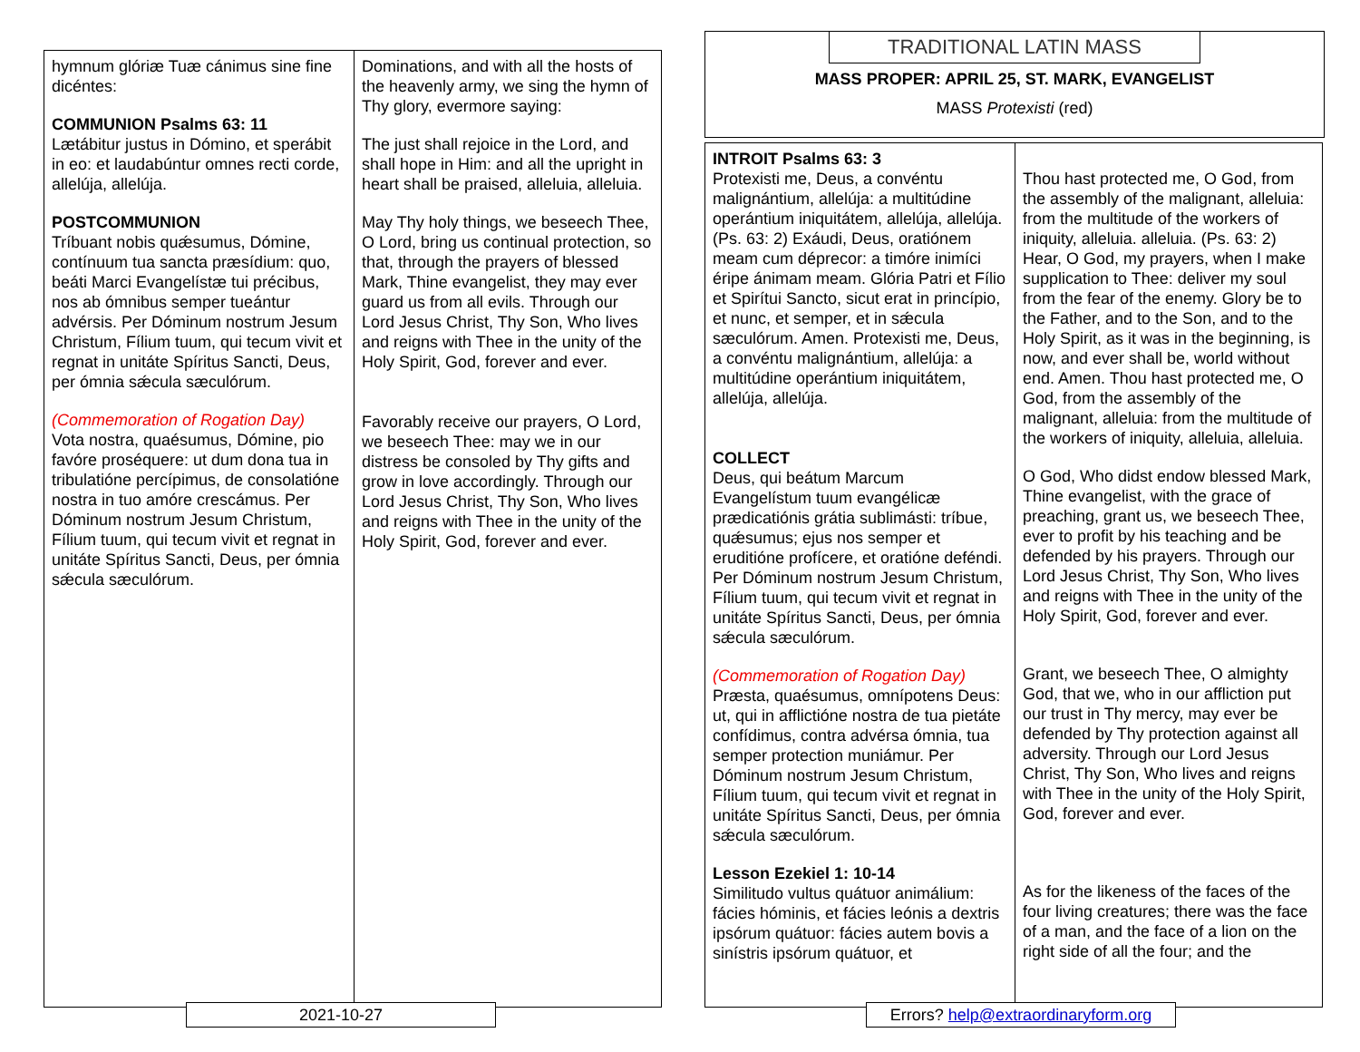| hymnum glóriæ Tuæ cánimus sine fine dicéntes: COMMUNION Psalms 63: 11 Lætábitur justus in Dómino, et sperábit in eo: et laudabúntur omnes recti corde, allelúja, allelúja. POSTCOMMUNION Tríbuant nobis quǽsumus, Dómine, contínuum tua sancta præsídium: quo, beáti Marci Evangelístæ tui précibus, nos ab ómnibus semper tueántur advérsis. Per Dóminum nostrum Jesum Christum, Fílium tuum, qui tecum vivit et regnat in unitáte Spíritus Sancti, Deus, per ómnia sǽcula sæculórum. (Commemoration of Rogation Day) Vota nostra, quaésumus, Dómine, pio favóre proséquere: ut dum dona tua in tribulatióne percípimus, de consolatióne nostra in tuo amóre crescámus. Per Dóminum nostrum Jesum Christum, Fílium tuum, qui tecum vivit et regnat in unitáte Spíritus Sancti, Deus, per ómnia sǽcula sæculórum. | Dominations, and with all the hosts of the heavenly army, we sing the hymn of Thy glory, evermore saying: The just shall rejoice in the Lord, and shall hope in Him: and all the upright in heart shall be praised, alleluia, alleluia. May Thy holy things, we beseech Thee, O Lord, bring us continual protection, so that, through the prayers of blessed Mark, Thine evangelist, they may ever guard us from all evils. Through our Lord Jesus Christ, Thy Son, Who lives and reigns with Thee in the unity of the Holy Spirit, God, forever and ever. Favorably receive our prayers, O Lord, we beseech Thee: may we in our distress be consoled by Thy gifts and grow in love accordingly. Through our Lord Jesus Christ, Thy Son, Who lives and reigns with Thee in the unity of the Holy Spirit, God, forever and ever. |
2021-10-27
TRADITIONAL LATIN MASS
MASS PROPER: APRIL 25, ST. MARK, EVANGELIST
MASS Protexisti (red)
| INTROIT Psalms 63: 3 Protexisti me, Deus, a convéntu malignántium, allelúja: a multitúdine operántium iniquitátem, allelúja, allelúja. (Ps. 63: 2) Exáudi, Deus, oratiónem meam cum déprecor: a timóre inimíci éripe ánimam meam. Glória Patri et Fílio et Spirítui Sancto, sicut erat in princípio, et nunc, et semper, et in sǽcula sæculórum. Amen. Protexisti me, Deus, a convéntu malignántium, allelúja: a multitúdine operántium iniquitátem, allelúja, allelúja. COLLECT Deus, qui beátum Marcum Evangelístum tuum evangélicæ prædicatiónis grátia sublimásti: tríbue, quǽsumus; ejus nos semper et eruditióne profícere, et oratióne deféndi. Per Dóminum nostrum Jesum Christum, Fílium tuum, qui tecum vivit et regnat in unitáte Spíritus Sancti, Deus, per ómnia sǽcula sæculórum. (Commemoration of Rogation Day) Præsta, quaésumus, omnípotens Deus: ut, qui in afflictióne nostra de tua pietáte confídimus, contra advérsa ómnia, tua semper protection muniámur. Per Dóminum nostrum Jesum Christum, Fílium tuum, qui tecum vivit et regnat in unitáte Spíritus Sancti, Deus, per ómnia sǽcula sæculórum. Lesson Ezekiel 1: 10-14 Similitudo vultus quátuor animálium: fácies hóminis, et fácies leónis a dextris ipsórum quátuor: fácies autem bovis a sinístris ipsórum quátuor, et | Thou hast protected me, O God, from the assembly of the malignant, alleluia: from the multitude of the workers of iniquity, alleluia. alleluia. (Ps. 63: 2) Hear, O God, my prayers, when I make supplication to Thee: deliver my soul from the fear of the enemy. Glory be to the Father, and to the Son, and to the Holy Spirit, as it was in the beginning, is now, and ever shall be, world without end. Amen. Thou hast protected me, O God, from the assembly of the malignant, alleluia: from the multitude of the workers of iniquity, alleluia, alleluia. O God, Who didst endow blessed Mark, Thine evangelist, with the grace of preaching, grant us, we beseech Thee, ever to profit by his teaching and be defended by his prayers. Through our Lord Jesus Christ, Thy Son, Who lives and reigns with Thee in the unity of the Holy Spirit, God, forever and ever. Grant, we beseech Thee, O almighty God, that we, who in our affliction put our trust in Thy mercy, may ever be defended by Thy protection against all adversity. Through our Lord Jesus Christ, Thy Son, Who lives and reigns with Thee in the unity of the Holy Spirit, God, forever and ever. As for the likeness of the faces of the four living creatures; there was the face of a man, and the face of a lion on the right side of all the four; and the |
Errors? help@extraordinaryform.org